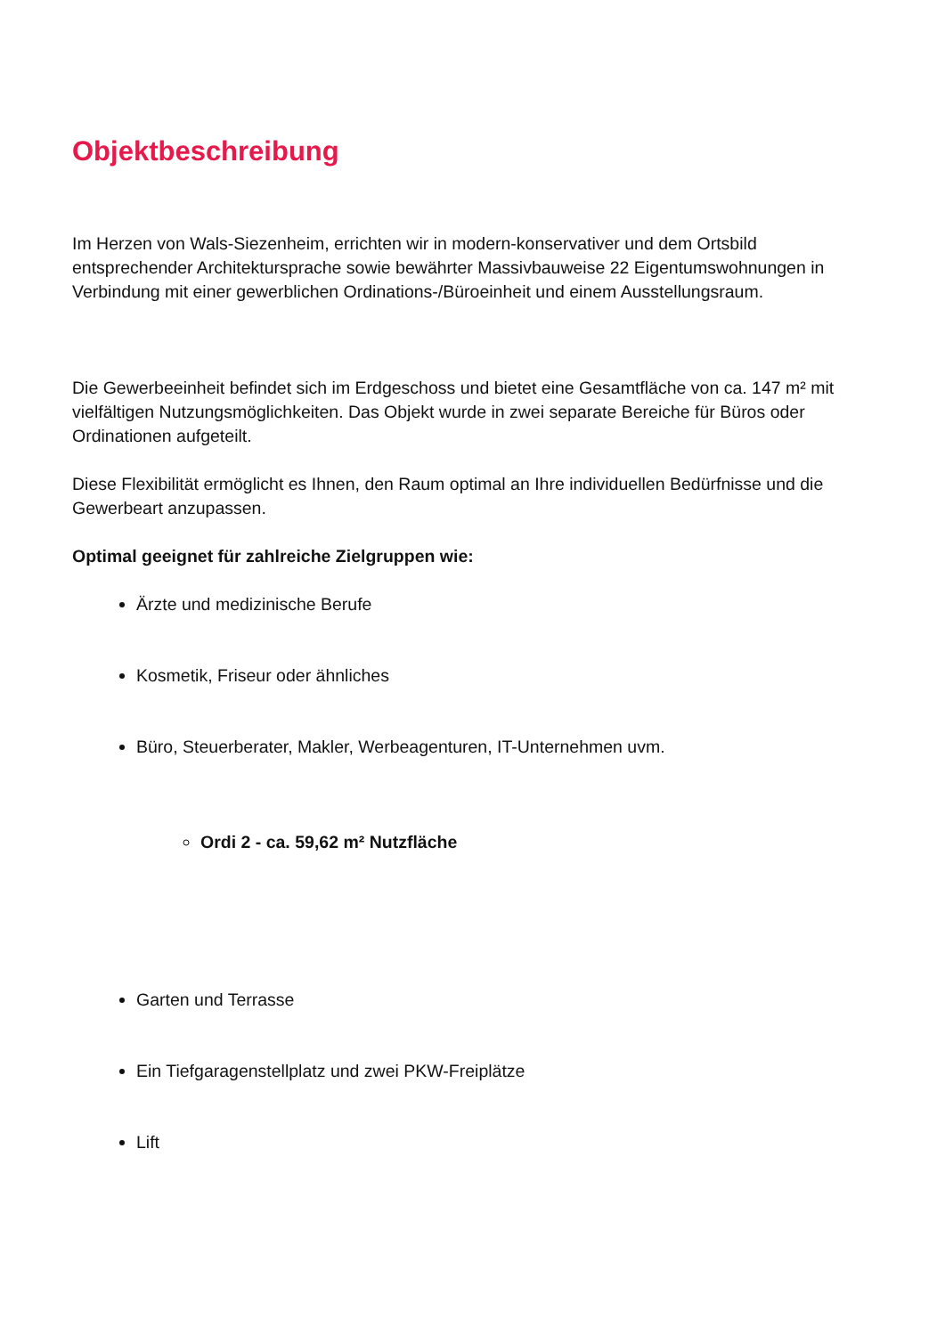Objektbeschreibung
Im Herzen von Wals-Siezenheim, errichten wir in modern-konservativer und dem Ortsbild entsprechender Architektursprache sowie bewährter Massivbauweise 22 Eigentumswohnungen in Verbindung mit einer gewerblichen Ordinations-/Büroeinheit und einem Ausstellungsraum.
Die Gewerbeeinheit befindet sich im Erdgeschoss und bietet eine Gesamtfläche von ca. 147 m² mit vielfältigen Nutzungsmöglichkeiten. Das Objekt wurde in zwei separate Bereiche für Büros oder Ordinationen aufgeteilt.
Diese Flexibilität ermöglicht es Ihnen, den Raum optimal an Ihre individuellen Bedürfnisse und die Gewerbeart anzupassen.
Optimal geeignet für zahlreiche Zielgruppen wie:
Ärzte und medizinische Berufe
Kosmetik, Friseur oder ähnliches
Büro, Steuerberater, Makler, Werbeagenturen, IT-Unternehmen uvm.
Ordi 2 - ca. 59,62 m² Nutzfläche
Garten und Terrasse
Ein Tiefgaragenstellplatz und zwei PKW-Freiplätze
Lift